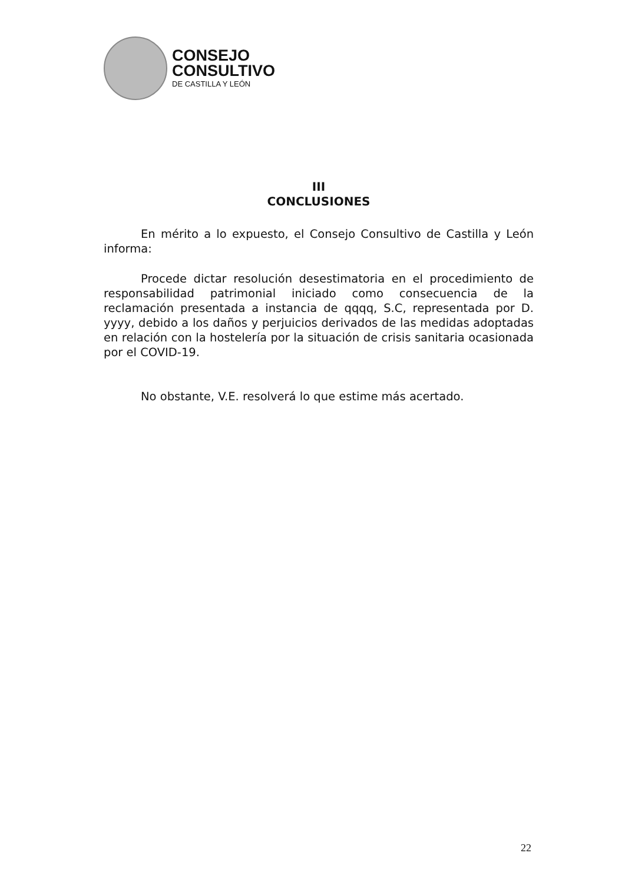CONSEJO
CONSULTIVO
DE CASTILLA Y LEÓN
III
CONCLUSIONES
En mérito a lo expuesto, el Consejo Consultivo de Castilla y León informa:
Procede dictar resolución desestimatoria en el procedimiento de responsabilidad patrimonial iniciado como consecuencia de la reclamación presentada a instancia de qqqq, S.C, representada por D. yyyy, debido a los daños y perjuicios derivados de las medidas adoptadas en relación con la hostelería por la situación de crisis sanitaria ocasionada por el COVID-19.
No obstante, V.E. resolverá lo que estime más acertado.
22